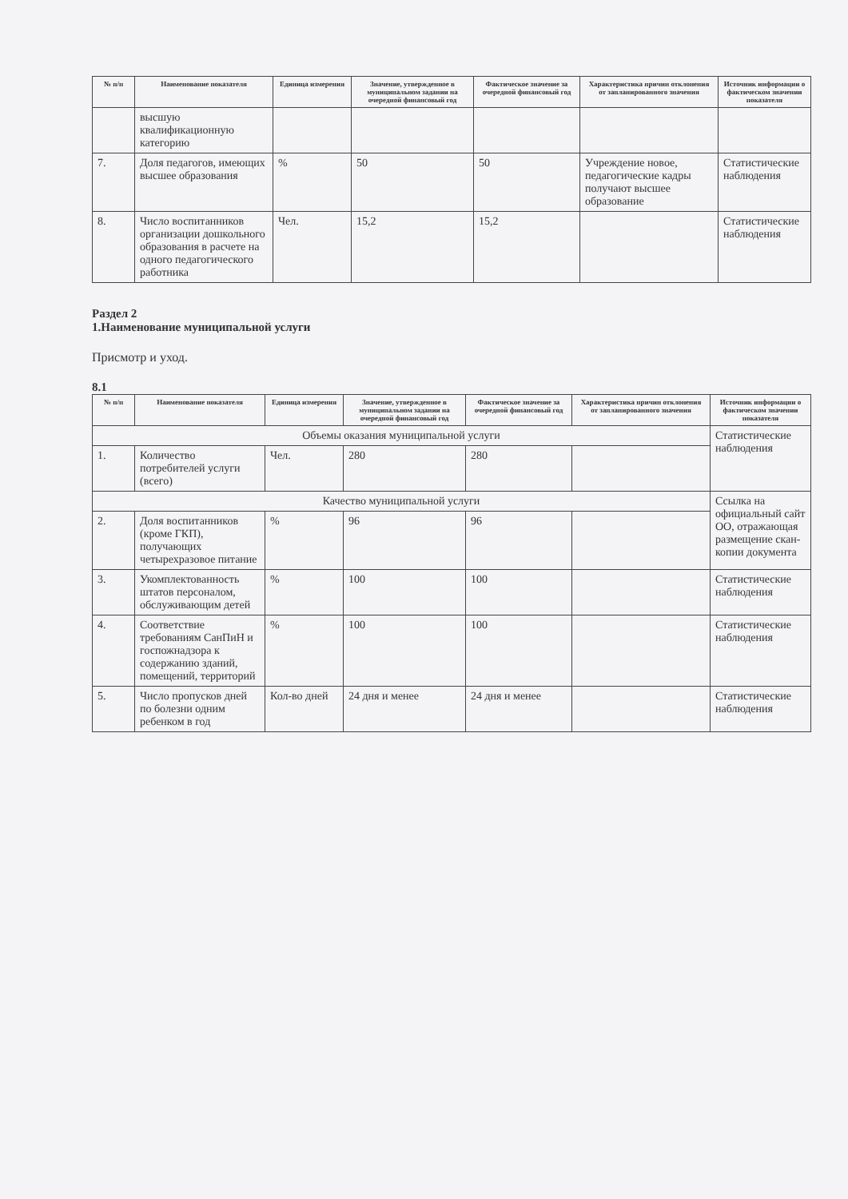| № п/п | Наименование показателя | Единица измерения | Значение, утвержденное в муниципальном задании на очередной финансовый год | Фактическое значение за очередной финансовый год | Характеристика причин отклонения от запланированного значения | Источник информации о фактическом значении показателя |
| --- | --- | --- | --- | --- | --- | --- |
| | высшую квалификационную категорию | | | | | |
| 7. | Доля педагогов, имеющих высшее образования | % | 50 | 50 | Учреждение новое, педагогические кадры получают высшее образование | Статистические наблюдения |
| 8. | Число воспитанников организации дошкольного образования в расчете на одного педагогического работника | Чел. | 15,2 | 15,2 | | Статистические наблюдения |
Раздел 2
1.Наименование муниципальной услуги
Присмотр и уход.
8.1
| № п/п | Наименование показателя | Единица измерения | Значение, утвержденное в муниципальном задании на очередной финансовый год | Фактическое значение за очередной финансовый год | Характеристика причин отклонения от запланированного значения | Источник информации о фактическом значении показателя |
| --- | --- | --- | --- | --- | --- | --- |
| Объемы оказания муниципальной услуги | | | | | | Статистические наблюдения |
| 1. | Количество потребителей услуги (всего) | Чел. | 280 | 280 | | |
| Качество муниципальной услуги | | | | | | Ссылка на официальный сайт ОО, отражающая размещение скан-копии документа |
| 2. | Доля воспитанников (кроме ГКП), получающих четырехразовое питание | % | 96 | 96 | | |
| 3. | Укомплектованность штатов персоналом, обслуживающим детей | % | 100 | 100 | | Статистические наблюдения |
| 4. | Соответствие требованиям СанПиН и госпожнадзора к содержанию зданий, помещений, территорий | % | 100 | 100 | | Статистические наблюдения |
| 5. | Число пропусков дней по болезни одним ребенком в год | Кол-во дней | 24 дня и менее | 24 дня и менее | | Статистические наблюдения |